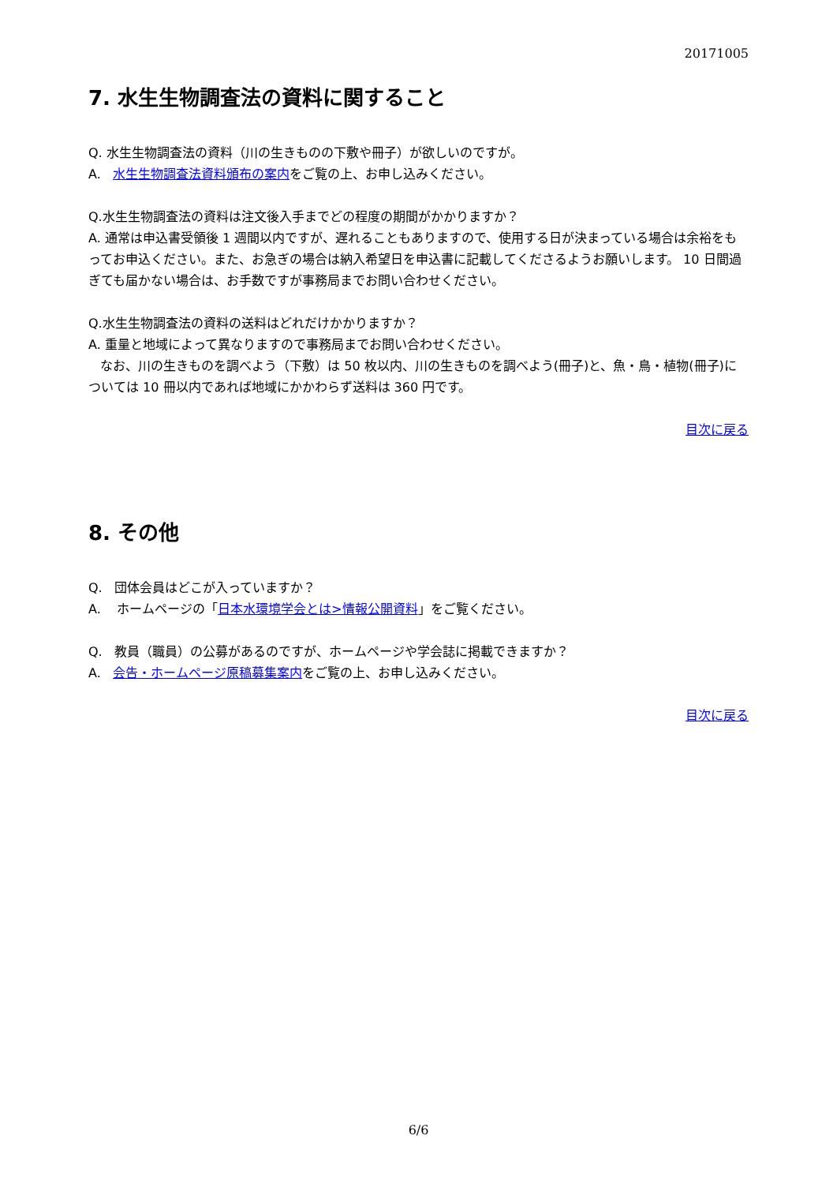20171005
7. 水生生物調査法の資料に関すること
Q. 水生生物調査法の資料（川の生きものの下敷や冊子）が欲しいのですが。
A. 水生生物調査法資料頒布の案内をご覧の上、お申し込みください。
Q.水生生物調査法の資料は注文後入手までどの程度の期間がかかりますか？
A. 通常は申込書受領後 1 週間以内ですが、遅れることもありますので、使用する日が決まっている場合は余裕をもってお申込ください。また、お急ぎの場合は納入希望日を申込書に記載してくださるようお願いします。 10 日間過ぎても届かない場合は、お手数ですが事務局までお問い合わせください。
Q.水生生物調査法の資料の送料はどれだけかかりますか？
A. 重量と地域によって異なりますので事務局までお問い合わせください。
なお、川の生きものを調べよう（下敷）は 50 枚以内、川の生きものを調べよう(冊子)と、魚・鳥・植物(冊子)については 10 冊以内であれば地域にかかわらず送料は 360 円です。
目次に戻る
8. その他
Q. 団体会員はどこが入っていますか？
A. ホームページの「日本水環境学会とは>情報公開資料」をご覧ください。
Q. 教員（職員）の公募があるのですが、ホームページや学会誌に掲載できますか？
A. 会告・ホームページ原稿募集案内をご覧の上、お申し込みください。
目次に戻る
6/6